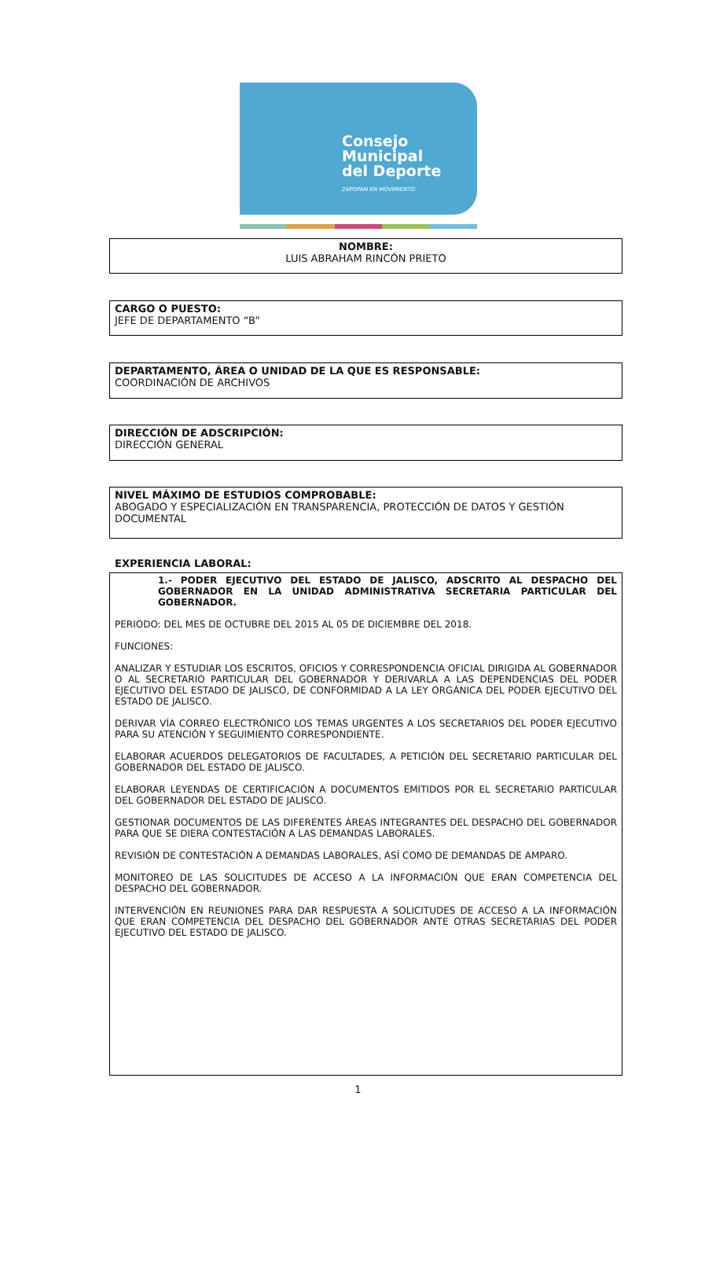Consejo
Municipal
del Deporte
ZAPOPAN EN MOVIMIENTO
NOMBRE:
LUIS ABRAHAM RINCÓN PRIETO
CARGO O PUESTO:
JEFE DE DEPARTAMENTO “B”
DEPARTAMENTO, ÁREA O UNIDAD DE LA QUE ES RESPONSABLE:
COORDINACIÓN DE ARCHIVOS
DIRECCIÓN DE ADSCRIPCIÓN:
DIRECCIÓN GENERAL
NIVEL MÁXIMO DE ESTUDIOS COMPROBABLE:
ABOGADO Y ESPECIALIZACIÓN EN TRANSPARENCIA, PROTECCIÓN DE DATOS Y GESTIÓN DOCUMENTAL
EXPERIENCIA LABORAL:
1.- PODER EJECUTIVO DEL ESTADO DE JALISCO, ADSCRITO AL DESPACHO DEL GOBERNADOR EN LA UNIDAD ADMINISTRATIVA SECRETARIA PARTICULAR DEL GOBERNADOR.
PERIODO: DEL MES DE OCTUBRE DEL 2015 AL 05 DE DICIEMBRE DEL 2018.
FUNCIONES:
ANALIZAR Y ESTUDIAR LOS ESCRITOS, OFICIOS Y CORRESPONDENCIA OFICIAL DIRIGIDA AL GOBERNADOR O AL SECRETARIO PARTICULAR DEL GOBERNADOR Y DERIVARLA A LAS DEPENDENCIAS DEL PODER EJECUTIVO DEL ESTADO DE JALISCO, DE CONFORMIDAD A LA LEY ORGÁNICA DEL PODER EJECUTIVO DEL ESTADO DE JALISCO.
DERIVAR VÍA CORREO ELECTRÓNICO LOS TEMAS URGENTES A LOS SECRETARIOS DEL PODER EJECUTIVO PARA SU ATENCIÓN Y SEGUIMIENTO CORRESPONDIENTE.
ELABORAR ACUERDOS DELEGATORIOS DE FACULTADES, A PETICIÓN DEL SECRETARIO PARTICULAR DEL GOBERNADOR DEL ESTADO DE JALISCO.
ELABORAR LEYENDAS DE CERTIFICACIÓN A DOCUMENTOS EMITIDOS POR EL SECRETARIO PARTICULAR DEL GOBERNADOR DEL ESTADO DE JALISCO.
GESTIONAR DOCUMENTOS DE LAS DIFERENTES ÁREAS INTEGRANTES DEL DESPACHO DEL GOBERNADOR PARA QUE SE DIERA CONTESTACIÓN A LAS DEMANDAS LABORALES.
REVISIÓN DE CONTESTACIÓN A DEMANDAS LABORALES, ASÍ COMO DE DEMANDAS DE AMPARO.
MONITOREO DE LAS SOLICITUDES DE ACCESO A LA INFORMACIÓN QUE ERAN COMPETENCIA DEL DESPACHO DEL GOBERNADOR.
INTERVENCIÓN EN REUNIONES PARA DAR RESPUESTA A SOLICITUDES DE ACCESO A LA INFORMACIÓN QUE ERAN COMPETENCIA DEL DESPACHO DEL GOBERNADOR ANTE OTRAS SECRETARIAS DEL PODER EJECUTIVO DEL ESTADO DE JALISCO.
1